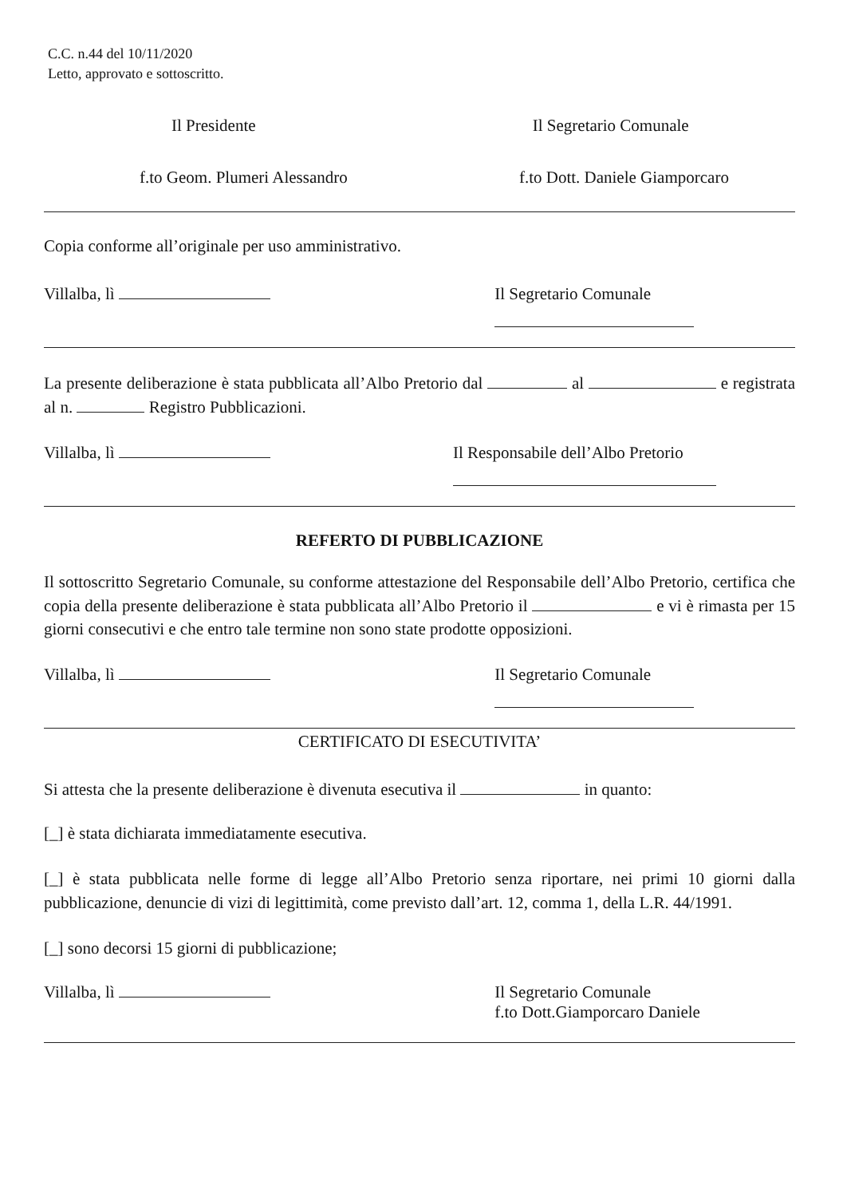C.C. n.44 del 10/11/2020
Letto, approvato e sottoscritto.
Il Presidente Il Segretario Comunale
f.to Geom. Plumeri Alessandro f.to Dott. Daniele Giamporcaro
Copia conforme all’originale per uso amministrativo.
Villalba, lì Il Segretario Comunale
La presente deliberazione è stata pubblicata all’Albo Pretorio dal al e registrata al n. Registro Pubblicazioni.
Villalba, lì Il Responsabile dell’Albo Pretorio
REFERTO DI PUBBLICAZIONE
Il sottoscritto Segretario Comunale, su conforme attestazione del Responsabile dell’Albo Pretorio, certifica che copia della presente deliberazione è stata pubblicata all’Albo Pretorio il e vi è rimasta per 15 giorni consecutivi e che entro tale termine non sono state prodotte opposizioni.
Villalba, lì Il Segretario Comunale
CERTIFICATO DI ESECUTIVITA’
Si attesta che la presente deliberazione è divenuta esecutiva il in quanto:
[_] è stata dichiarata immediatamente esecutiva.
[_] è stata pubblicata nelle forme di legge all’Albo Pretorio senza riportare, nei primi 10 giorni dalla pubblicazione, denuncie di vizi di legittimità, come previsto dall’art. 12, comma 1, della L.R. 44/1991.
[_] sono decorsi 15 giorni di pubblicazione;
Villalba, lì Il Segretario Comunale
f.to Dott.Giamporcaro Daniele